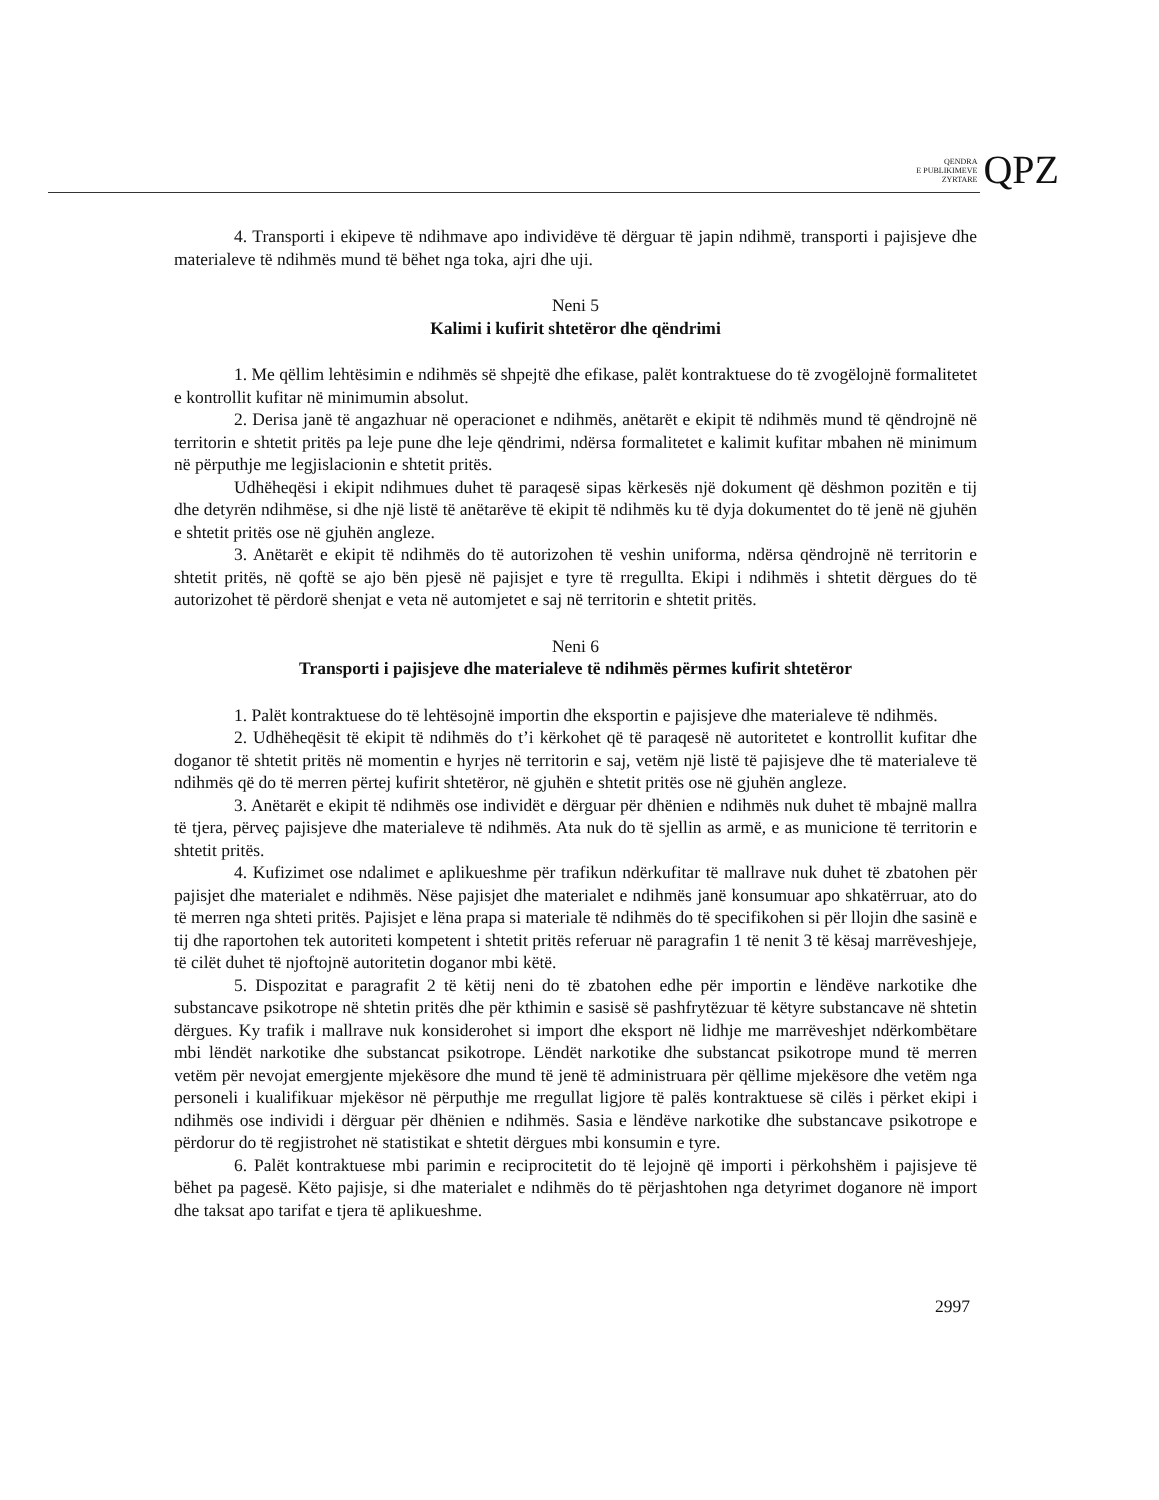QENDRA
E PUBLIKIMEVE
ZYRTARE
QPZ
4. Transporti i ekipeve të ndihmave apo individëve të dërguar të japin ndihmë, transporti i pajisjeve dhe materialeve të ndihmës mund të bëhet nga toka, ajri dhe uji.
Neni 5
Kalimi i kufirit shtetëror dhe qëndrimi
1. Me qëllim lehtësimin e ndihmës së shpejtë dhe efikase, palët kontraktuese do të zvogëlojnë formalitetet e kontrollit kufitar në minimumin absolut.
2. Derisa janë të angazhuar në operacionet e ndihmës, anëtarët e ekipit të ndihmës mund të qëndrojnë në territorin e shtetit pritës pa leje pune dhe leje qëndrimi, ndërsa formalitetet e kalimit kufitar mbahen në minimum në përputhje me legjislacionin e shtetit pritës.
Udhëheqësi i ekipit ndihmues duhet të paraqesë sipas kërkesës një dokument që dëshmon pozitën e tij dhe detyrën ndihmëse, si dhe një listë të anëtarëve të ekipit të ndihmës ku të dyja dokumentet do të jenë në gjuhën e shtetit pritës ose në gjuhën angleze.
3. Anëtarët e ekipit të ndihmës do të autorizohen të veshin uniforma, ndërsa qëndrojnë në territorin e shtetit pritës, në qoftë se ajo bën pjesë në pajisjet e tyre të rregullta. Ekipi i ndihmës i shtetit dërgues do të autorizohet të përdorë shenjat e veta në automjetet e saj në territorin e shtetit pritës.
Neni 6
Transporti i pajisjeve dhe materialeve të ndihmës përmes kufirit shtetëror
1. Palët kontraktuese do të lehtësojnë importin dhe eksportin e pajisjeve dhe materialeve të ndihmës.
2. Udhëheqësit të ekipit të ndihmës do t’i kërkohet që të paraqesë në autoritetet e kontrollit kufitar dhe doganor të shtetit pritës në momentin e hyrjes në territorin e saj, vetëm një listë të pajisjeve dhe të materialeve të ndihmës që do të merren përtej kufirit shtetëror, në gjuhën e shtetit pritës ose në gjuhën angleze.
3. Anëtarët e ekipit të ndihmës ose individët e dërguar për dhënien e ndihmës nuk duhet të mbajnë mallra të tjera, përveç pajisjeve dhe materialeve të ndihmës. Ata nuk do të sjellin as armë, e as municione të territorin e shtetit pritës.
4. Kufizimet ose ndalimet e aplikueshme për trafikun ndërkufitar të mallrave nuk duhet të zbatohen për pajisjet dhe materialet e ndihmës. Nëse pajisjet dhe materialet e ndihmës janë konsumuar apo shkatërruar, ato do të merren nga shteti pritës. Pajisjet e lëna prapa si materiale të ndihmës do të specifikohen si për llojin dhe sasinë e tij dhe raportohen tek autoriteti kompetent i shtetit pritës referuar në paragrafin 1 të nenit 3 të kësaj marrëveshjeje, të cilët duhet të njoftojnë autoritetin doganor mbi këtë.
5. Dispozitat e paragrafit 2 të këtij neni do të zbatohen edhe për importin e lëndëve narkotike dhe substancave psikotrope në shtetin pritës dhe për kthimin e sasisë së pashfrytëzuar të këtyre substancave në shtetin dërgues. Ky trafik i mallrave nuk konsiderohet si import dhe eksport në lidhje me marrëveshjet ndërkombëtare mbi lëndët narkotike dhe substancat psikotrope. Lëndët narkotike dhe substancat psikotrope mund të merren vetëm për nevojat emergjente mjekësore dhe mund të jenë të administruara për qëllime mjekësore dhe vetëm nga personeli i kualifikuar mjekësor në përputhje me rregullat ligjore të palës kontraktuese së cilës i përket ekipi i ndihmës ose individi i dërguar për dhënien e ndihmës. Sasia e lëndëve narkotike dhe substancave psikotrope e përdorur do të regjistrohet në statistikat e shtetit dërgues mbi konsumin e tyre.
6. Palët kontraktuese mbi parimin e reciprocitetit do të lejojnë që importi i përkohshëm i pajisjeve të bëhet pa pagesë. Këto pajisje, si dhe materialet e ndihmës do të përjashtohen nga detyrimet doganore në import dhe taksat apo tarifat e tjera të aplikueshme.
2997